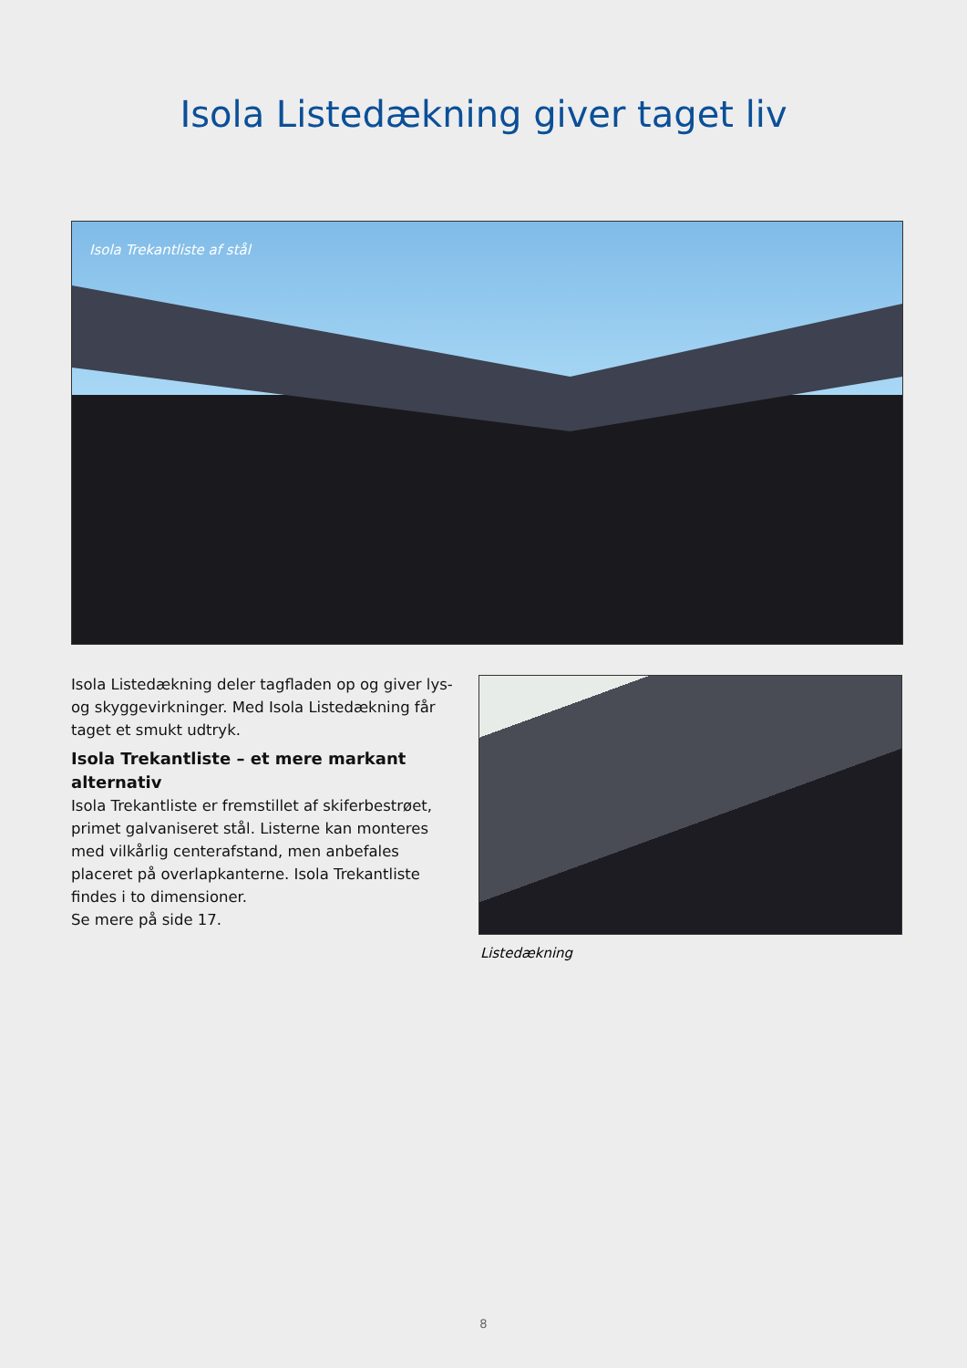Isola Listedækning giver taget liv
Isola Trekantliste af stål
Isola Listedækning deler tagfladen op og giver lys- og skyggevirkninger. Med Isola Listedækning får taget et smukt udtryk.
Isola Trekantliste – et mere markant alternativ
Isola Trekantliste er fremstillet af skiferbestrøet, primet galvaniseret stål. Listerne kan monteres med vilkårlig centerafstand, men anbefales placeret på overlap­kanterne. Isola Trekantliste findes i to dimensioner.
Se mere på side 17.
Listedækning
8